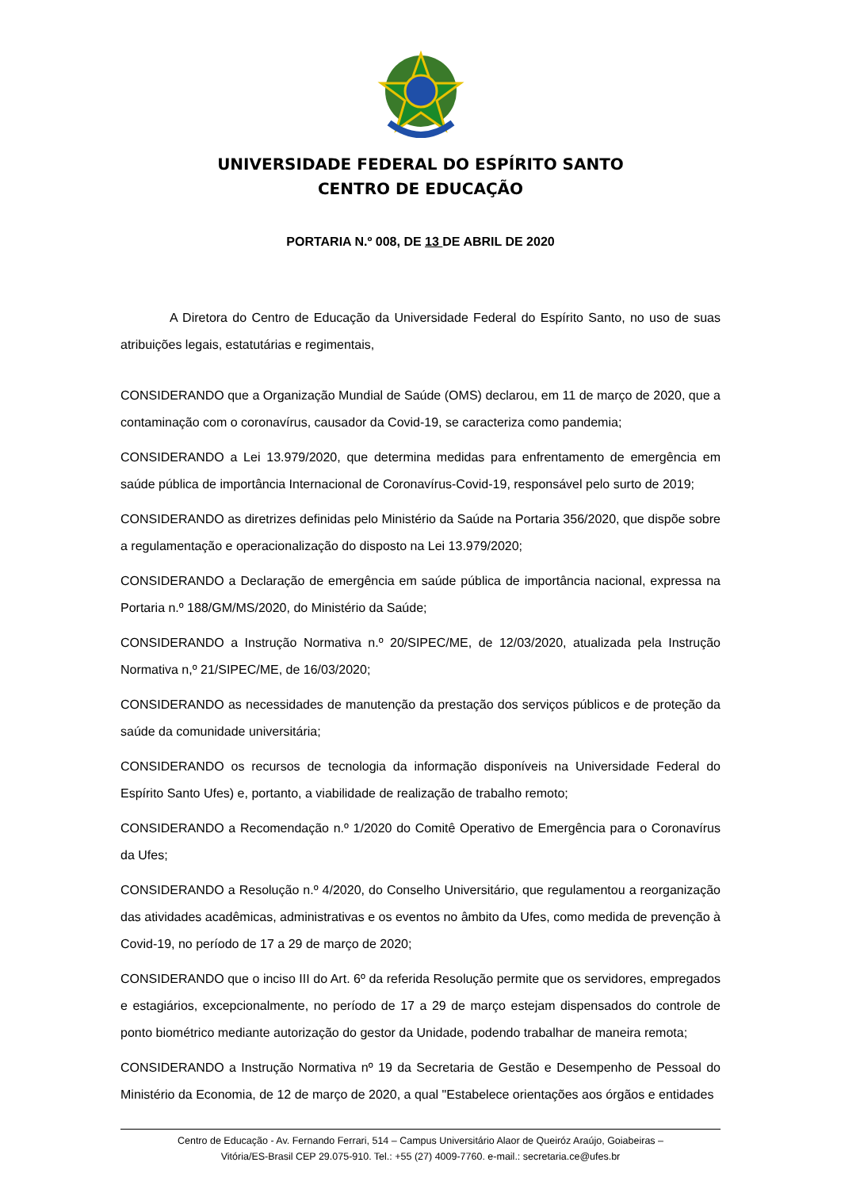UNIVERSIDADE FEDERAL DO ESPÍRITO SANTO
CENTRO DE EDUCAÇÃO
PORTARIA N.º 008, DE 13 DE ABRIL DE 2020
A Diretora do Centro de Educação da Universidade Federal do Espírito Santo, no uso de suas atribuições legais, estatutárias e regimentais,
CONSIDERANDO que a Organização Mundial de Saúde (OMS) declarou, em 11 de março de 2020, que a contaminação com o coronavírus, causador da Covid-19, se caracteriza como pandemia;
CONSIDERANDO a Lei 13.979/2020, que determina medidas para enfrentamento de emergência em saúde pública de importância Internacional de Coronavírus-Covid-19, responsável pelo surto de 2019;
CONSIDERANDO as diretrizes definidas pelo Ministério da Saúde na Portaria 356/2020, que dispõe sobre a regulamentação e operacionalização do disposto na Lei 13.979/2020;
CONSIDERANDO a Declaração de emergência em saúde pública de importância nacional, expressa na Portaria n.º 188/GM/MS/2020, do Ministério da Saúde;
CONSIDERANDO a Instrução Normativa n.º 20/SIPEC/ME, de 12/03/2020, atualizada pela Instrução Normativa n,º 21/SIPEC/ME, de 16/03/2020;
CONSIDERANDO as necessidades de manutenção da prestação dos serviços públicos e de proteção da saúde da comunidade universitária;
CONSIDERANDO os recursos de tecnologia da informação disponíveis na Universidade Federal do Espírito Santo Ufes) e, portanto, a viabilidade de realização de trabalho remoto;
CONSIDERANDO a Recomendação n.º 1/2020 do Comitê Operativo de Emergência para o Coronavírus da Ufes;
CONSIDERANDO a Resolução n.º 4/2020, do Conselho Universitário, que regulamentou a reorganização das atividades acadêmicas, administrativas e os eventos no âmbito da Ufes, como medida de prevenção à Covid-19, no período de 17 a 29 de março de 2020;
CONSIDERANDO que o inciso III do Art. 6º da referida Resolução permite que os servidores, empregados e estagiários, excepcionalmente, no período de 17 a 29 de março estejam dispensados do controle de ponto biométrico mediante autorização do gestor da Unidade, podendo trabalhar de maneira remota;
CONSIDERANDO a Instrução Normativa nº 19 da Secretaria de Gestão e Desempenho de Pessoal do Ministério da Economia, de 12 de março de 2020, a qual "Estabelece orientações aos órgãos e entidades
Centro de Educação - Av. Fernando Ferrari, 514 – Campus Universitário Alaor de Queiróz Araújo, Goiabeiras –
Vitória/ES-Brasil CEP 29.075-910. Tel.: +55 (27) 4009-7760. e-mail.: secretaria.ce@ufes.br